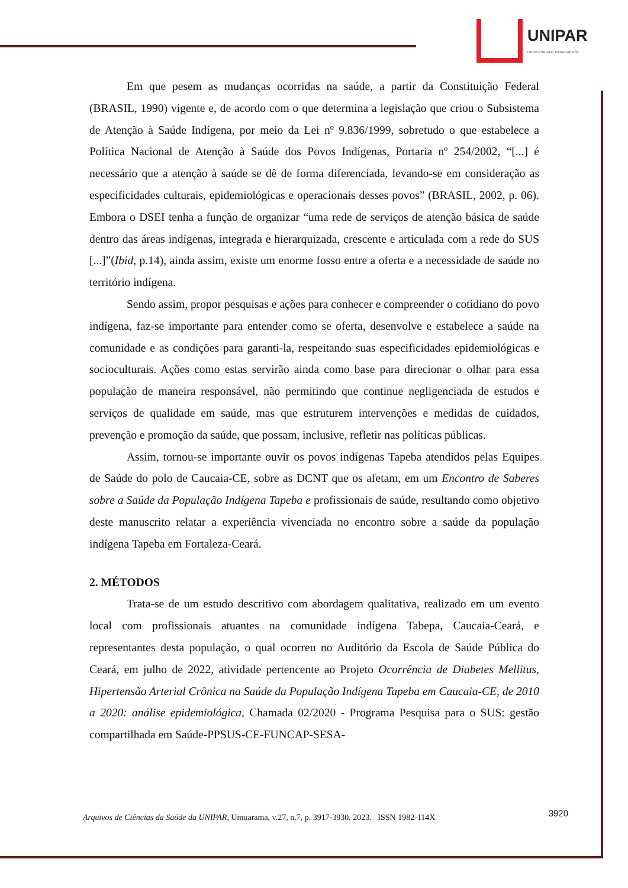UNIPAR
UNIVERSIDADE PARANAENSE
Em que pesem as mudanças ocorridas na saúde, a partir da Constituição Federal (BRASIL, 1990) vigente e, de acordo com o que determina a legislação que criou o Subsistema de Atenção à Saúde Indígena, por meio da Lei nº 9.836/1999, sobretudo o que estabelece a Política Nacional de Atenção à Saúde dos Povos Indígenas, Portaria nº 254/2002, “[...] é necessário que a atenção à saúde se dê de forma diferenciada, levando-se em consideração as especificidades culturais, epidemiológicas e operacionais desses povos” (BRASIL, 2002, p. 06). Embora o DSEI tenha a função de organizar “uma rede de serviços de atenção básica de saúde dentro das áreas indígenas, integrada e hierarquizada, crescente e articulada com a rede do SUS [...]”(Ibid, p.14), ainda assim, existe um enorme fosso entre a oferta e a necessidade de saúde no território indígena.
Sendo assim, propor pesquisas e ações para conhecer e compreender o cotidiano do povo indígena, faz-se importante para entender como se oferta, desenvolve e estabelece a saúde na comunidade e as condições para garanti-la, respeitando suas especificidades epidemiológicas e socioculturais. Ações como estas servirão ainda como base para direcionar o olhar para essa população de maneira responsável, não permitindo que continue negligenciada de estudos e serviços de qualidade em saúde, mas que estruturem intervenções e medidas de cuidados, prevenção e promoção da saúde, que possam, inclusive, refletir nas políticas públicas.
Assim, tornou-se importante ouvir os povos indígenas Tapeba atendidos pelas Equipes de Saúde do polo de Caucaia-CE, sobre as DCNT que os afetam, em um Encontro de Saberes sobre a Saúde da População Indígena Tapeba e profissionais de saúde, resultando como objetivo deste manuscrito relatar a experiência vivenciada no encontro sobre a saúde da população indígena Tapeba em Fortaleza-Ceará.
2. MÉTODOS
Trata-se de um estudo descritivo com abordagem qualitativa, realizado em um evento local com profissionais atuantes na comunidade indígena Tabepa, Caucaia-Ceará, e representantes desta população, o qual ocorreu no Auditório da Escola de Saúde Pública do Ceará, em julho de 2022, atividade pertencente ao Projeto Ocorrência de Diabetes Mellitus, Hipertensão Arterial Crônica na Saúde da População Indígena Tapeba em Caucaia-CE, de 2010 a 2020: análise epidemiológica, Chamada 02/2020 - Programa Pesquisa para o SUS: gestão compartilhada em Saúde-PPSUS-CE-FUNCAP-SESA-
3920 Arquivos de Ciências da Saúde da UNIPAR, Umuarama, v.27, n.7, p. 3917-3930, 2023. ISSN 1982-114X